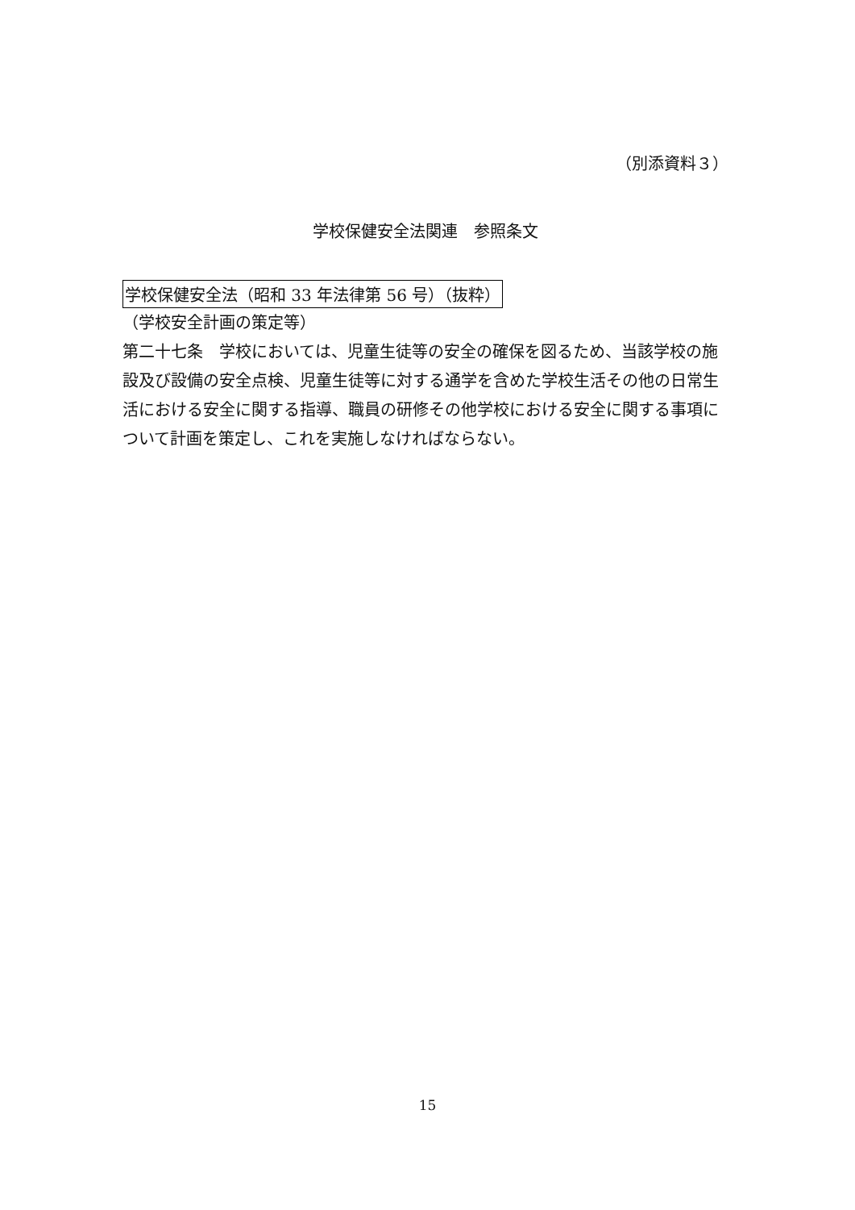（別添資料３）
学校保健安全法関連　参照条文
学校保健安全法（昭和 33 年法律第 56 号）（抜粋）
（学校安全計画の策定等）
第二十七条　学校においては、児童生徒等の安全の確保を図るため、当該学校の施設及び設備の安全点検、児童生徒等に対する通学を含めた学校生活その他の日常生活における安全に関する指導、職員の研修その他学校における安全に関する事項について計画を策定し、これを実施しなければならない。
15